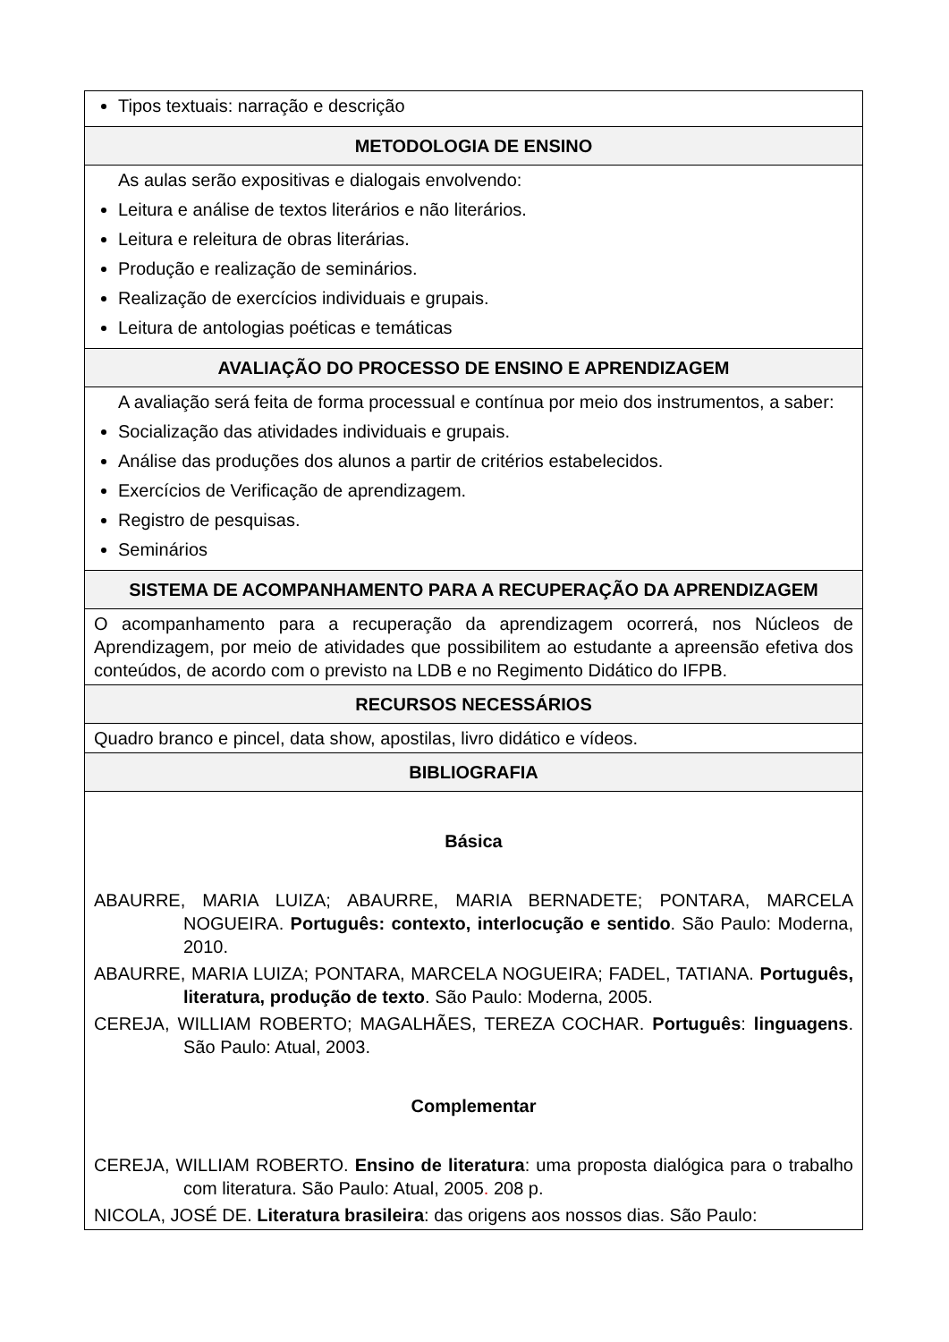| Tipos textuais: narração e descrição |
| METODOLOGIA DE ENSINO |
| As aulas serão expositivas e dialogais envolvendo: Leitura e análise de textos literários e não literários. Leitura e releitura de obras literárias. Produção e realização de seminários. Realização de exercícios individuais e grupais. Leitura de antologias poéticas e temáticas |
| AVALIAÇÃO DO PROCESSO DE ENSINO E APRENDIZAGEM |
| A avaliação será feita de forma processual e contínua por meio dos instrumentos, a saber: Socialização das atividades individuais e grupais. Análise das produções dos alunos a partir de critérios estabelecidos. Exercícios de Verificação de aprendizagem. Registro de pesquisas. Seminários |
| SISTEMA DE ACOMPANHAMENTO PARA A RECUPERAÇÃO DA APRENDIZAGEM |
| O acompanhamento para a recuperação da aprendizagem ocorrerá, nos Núcleos de Aprendizagem, por meio de atividades que possibilitem ao estudante a apreensão efetiva dos conteúdos, de acordo com o previsto na LDB e no Regimento Didático do IFPB. |
| RECURSOS NECESSÁRIOS |
| Quadro branco e pincel, data show, apostilas, livro didático e vídeos. |
| BIBLIOGRAFIA |
| Básica ABAURRE, MARIA LUIZA; ABAURRE, MARIA BERNADETE; PONTARA, MARCELA NOGUEIRA. Português: contexto, interlocução e sentido . São Paulo: Moderna, 2010. ABAURRE, MARIA LUIZA; PONTARA, MARCELA NOGUEIRA; FADEL, TATIANA. Português, literatura, produção de texto . São Paulo: Moderna, 2005. CEREJA, WILLIAM ROBERTO; MAGALHÃES, TEREZA COCHAR. Português : linguagens . São Paulo: Atual, 2003. Complementar CEREJA, WILLIAM ROBERTO. Ensino de literatura : uma proposta dialógica para o trabalho com literatura. São Paulo: Atual, 2005 . 208 p. NICOLA, JOSÉ DE. Literatura brasileira : das origens aos nossos dias. São Paulo: |